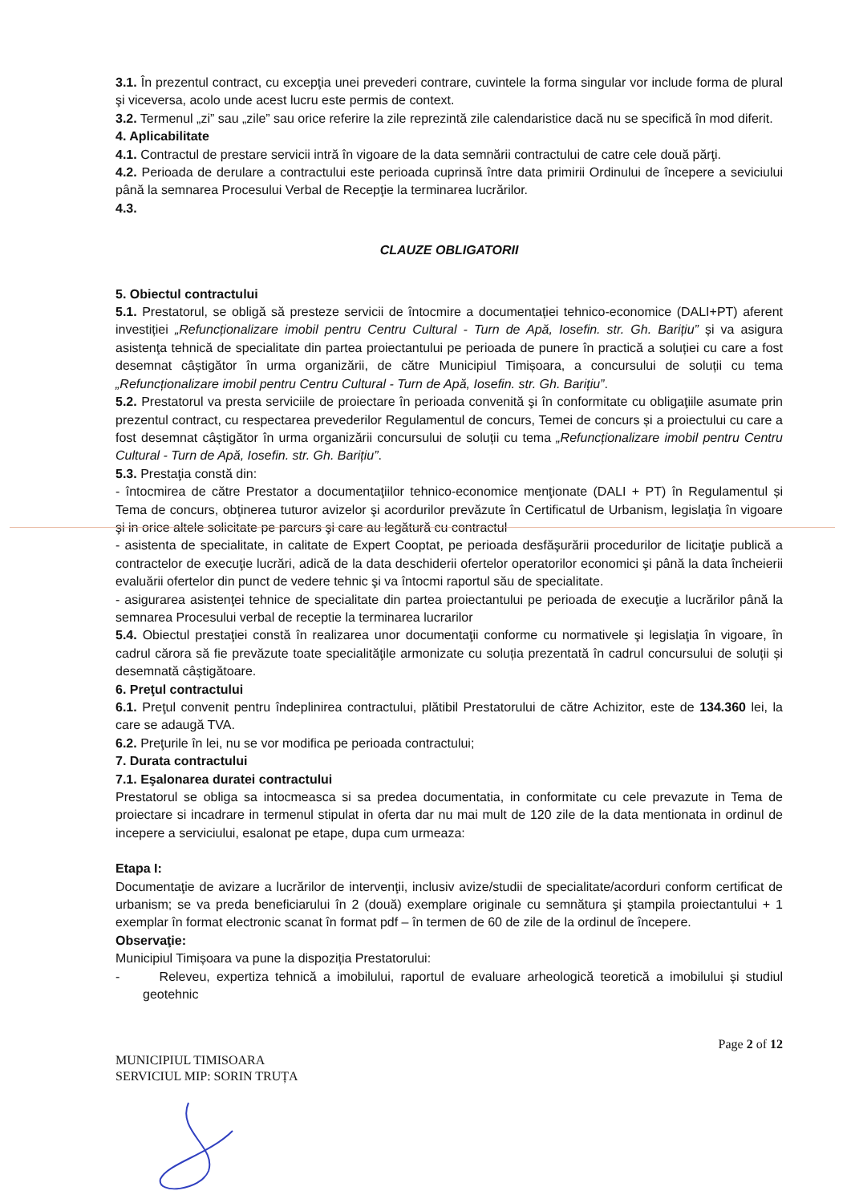3.1. În prezentul contract, cu excepţia unei prevederi contrare, cuvintele la forma singular vor include forma de plural şi viceversa, acolo unde acest lucru este permis de context.
3.2. Termenul „zi” sau „zile” sau orice referire la zile reprezintă zile calendaristice dacă nu se specifică în mod diferit.
4. Aplicabilitate
4.1. Contractul de prestare servicii intră în vigoare de la data semnării contractului de catre cele două părţi.
4.2. Perioada de derulare a contractului este perioada cuprinsă între data primirii Ordinului de începere a seviciului până la semnarea Procesului Verbal de Recepţie la terminarea lucrărilor.
4.3.
CLAUZE OBLIGATORII
5. Obiectul contractului
5.1. Prestatorul, se obligă să presteze servicii de întocmire a documentației tehnico-economice (DALI+PT) aferent investiției „Refuncționalizare imobil pentru Centru Cultural - Turn de Apă, Iosefin. str. Gh. Barițiu” și va asigura asistenţa tehnică de specialitate din partea proiectantului pe perioada de punere în practică a soluției cu care a fost desemnat câștigător în urma organizării, de către Municipiul Timișoara, a concursului de soluții cu tema „Refuncționalizare imobil pentru Centru Cultural - Turn de Apă, Iosefin. str. Gh. Barițiu”.
5.2. Prestatorul va presta serviciile de proiectare în perioada convenită şi în conformitate cu obligaţiile asumate prin prezentul contract, cu respectarea prevederilor Regulamentul de concurs, Temei de concurs și a proiectului cu care a fost desemnat câștigător în urma organizării concursului de soluții cu tema „Refuncționalizare imobil pentru Centru Cultural - Turn de Apă, Iosefin. str. Gh. Barițiu”.
5.3. Prestaţia constă din:
- întocmirea de către Prestator a documentaţiilor tehnico-economice menţionate (DALI + PT) în Regulamentul și Tema de concurs, obţinerea tuturor avizelor şi acordurilor prevăzute în Certificatul de Urbanism, legislaţia în vigoare şi in orice altele solicitate pe parcurs şi care au legătură cu contractul
- asistenta de specialitate, in calitate de Expert Cooptat, pe perioada desfăşurării procedurilor de licitaţie publică a contractelor de execuţie lucrări, adică de la data deschiderii ofertelor operatorilor economici şi până la data încheierii evaluării ofertelor din punct de vedere tehnic şi va întocmi raportul său de specialitate.
- asigurarea asistenţei tehnice de specialitate din partea proiectantului pe perioada de execuţie a lucrărilor până la semnarea Procesului verbal de receptie la terminarea lucrarilor
5.4. Obiectul prestaţiei constă în realizarea unor documentaţii conforme cu normativele şi legislaţia în vigoare, în cadrul cărora să fie prevăzute toate specialităţile armonizate cu soluția prezentată în cadrul concursului de soluții și desemnată câștigătoare.
6. Preţul contractului
6.1. Preţul convenit pentru îndeplinirea contractului, plătibil Prestatorului de către Achizitor, este de 134.360 lei, la care se adaugă TVA.
6.2. Preţurile în lei, nu se vor modifica pe perioada contractului;
7. Durata contractului
7.1. Eşalonarea duratei contractului
Prestatorul se obliga sa intocmeasca si sa predea documentatia, in conformitate cu cele prevazute in Tema de proiectare si incadrare in termenul stipulat in oferta dar nu mai mult de 120 zile de la data mentionata in ordinul de incepere a serviciului, esalonat pe etape, dupa cum urmeaza:
Etapa I:
Documentaţie de avizare a lucrărilor de intervenţii, inclusiv avize/studii de specialitate/acorduri conform certificat de urbanism; se va preda beneficiarului în 2 (două) exemplare originale cu semnătura şi ştampila proiectantului + 1 exemplar în format electronic scanat în format pdf – în termen de 60 de zile de la ordinul de începere.
Observaţie:
Municipiul Timișoara va pune la dispoziția Prestatorului:
- Releveu, expertiza tehnică a imobilului, raportul de evaluare arheologică teoretică a imobilului și studiul geotehnic
Page 2 of 12
MUNICIPIUL TIMISOARA
SERVICIUL MIP: SORIN TRUȚA